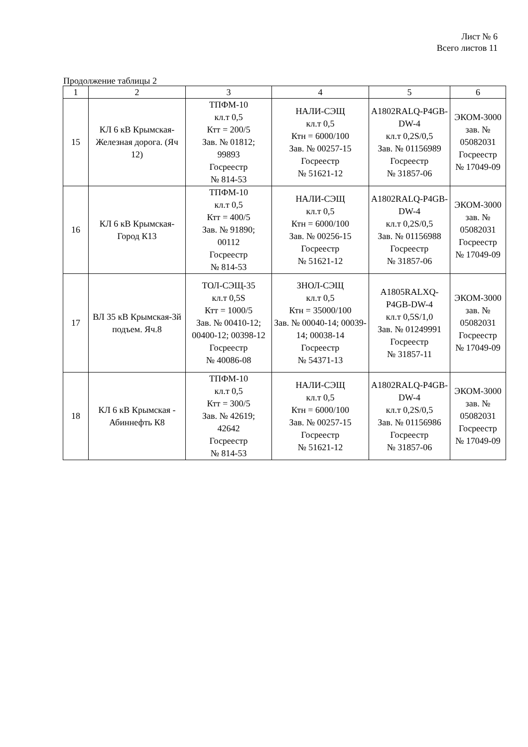Лист № 6
Всего листов 11
Продолжение таблицы 2
| 1 | 2 | 3 | 4 | 5 | 6 |
| --- | --- | --- | --- | --- | --- |
| 15 | КЛ 6 кВ Крымская-Железная дорога. (Яч 12) | ТПФМ-10 кл.т 0,5 Ктт = 200/5 Зав. № 01812; 99893 Госреестр № 814-53 | НАЛИ-СЭЩ кл.т 0,5 Ктн = 6000/100 Зав. № 00257-15 Госреестр № 51621-12 | A1802RALQ-P4GB-DW-4 кл.т 0,2S/0,5 Зав. № 01156989 Госреестр № 31857-06 | ЭКОМ-3000 зав. № 05082031 Госреестр № 17049-09 |
| 16 | КЛ 6 кВ Крымская-Город К13 | ТПФМ-10 кл.т 0,5 Ктт = 400/5 Зав. № 91890; 00112 Госреестр № 814-53 | НАЛИ-СЭЩ кл.т 0,5 Ктн = 6000/100 Зав. № 00256-15 Госреестр № 51621-12 | A1802RALQ-P4GB-DW-4 кл.т 0,2S/0,5 Зав. № 01156988 Госреестр № 31857-06 | ЭКОМ-3000 зав. № 05082031 Госреестр № 17049-09 |
| 17 | ВЛ 35 кВ Крымская-3й подъем. Яч.8 | ТОЛ-СЭЩ-35 кл.т 0,5S Ктт = 1000/5 Зав. № 00410-12; 00400-12; 00398-12 Госреестр № 40086-08 | ЗНОЛ-СЭЩ кл.т 0,5 Ктн = 35000/100 Зав. № 00040-14; 00039-14; 00038-14 Госреестр № 54371-13 | A1805RALXQ-P4GB-DW-4 кл.т 0,5S/1,0 Зав. № 01249991 Госреестр № 31857-11 | ЭКОМ-3000 зав. № 05082031 Госреестр № 17049-09 |
| 18 | КЛ 6 кВ Крымская - Абиннефть К8 | ТПФМ-10 кл.т 0,5 Ктт = 300/5 Зав. № 42619; 42642 Госреестр № 814-53 | НАЛИ-СЭЩ кл.т 0,5 Ктн = 6000/100 Зав. № 00257-15 Госреестр № 51621-12 | A1802RALQ-P4GB-DW-4 кл.т 0,2S/0,5 Зав. № 01156986 Госреестр № 31857-06 | ЭКОМ-3000 зав. № 05082031 Госреестр № 17049-09 |